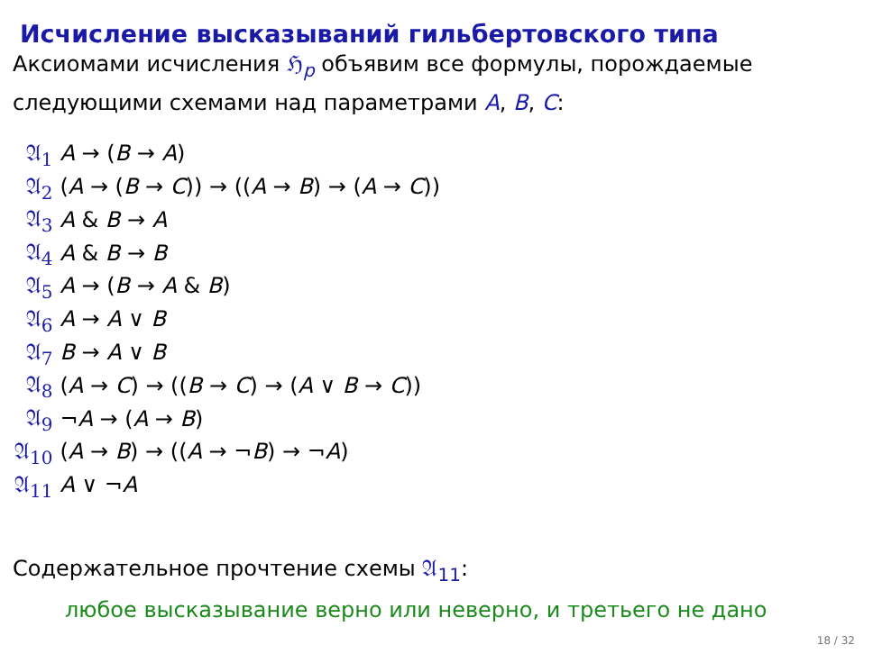Исчисление высказываний гильбертовского типа
Аксиомами исчисления ℌ<sub>p</sub> объявим все формулы, порождаемые следующими схемами над параметрами A, B, C:
| 𝔄<sub>1</sub> | A → ( B → A ) |
| 𝔄<sub>2</sub> | ( A → ( B → C )) → (( A → B ) → ( A → C )) |
| 𝔄<sub>3</sub> | A & B → A |
| 𝔄<sub>4</sub> | A & B → B |
| 𝔄<sub>5</sub> | A → ( B → A & B ) |
| 𝔄<sub>6</sub> | A → A ∨ B |
| 𝔄<sub>7</sub> | B → A ∨ B |
| 𝔄<sub>8</sub> | ( A → C ) → (( B → C ) → ( A ∨ B → C )) |
| 𝔄<sub>9</sub> | ¬ A → ( A → B ) |
| 𝔄<sub>10</sub> | ( A → B ) → (( A → ¬ B ) → ¬ A ) |
| 𝔄<sub>11</sub> | A ∨ ¬ A |
Содержательное прочтение схемы 𝔄<sub>11</sub>:
любое высказывание верно или неверно, и третьего не дано
18 / 32